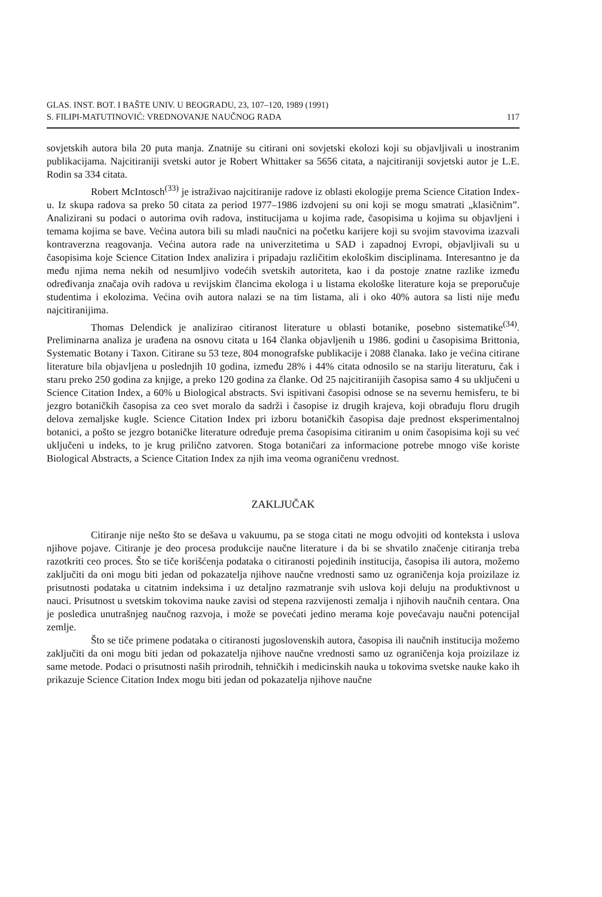GLAS. INST. BOT. I BAŠTE UNIV. U BEOGRADU, 23, 107–120, 1989 (1991)
S. FILIPI-MATUTINOVIĆ: VREDNOVANJE NAUČNOG RADA 117
sovjetskih autora bila 20 puta manja. Znatnije su citirani oni sovjetski ekolozi koji su objavljivali u inostranim publikacijama. Najcitiraniji svetski autor je Robert Whittaker sa 5656 citata, a najcitiraniji sovjetski autor je L.E. Rodin sa 334 citata.
Robert McIntosch<sup>(33)</sup> je istraživao najcitiranije radove iz oblasti ekologije prema Science Citation Index-u. Iz skupa radova sa preko 50 citata za period 1977–1986 izdvojeni su oni koji se mogu smatrati „klasičnim”. Analizirani su podaci o autorima ovih radova, institucijama u kojima rade, časopisima u kojima su objavljeni i temama kojima se bave. Većina autora bili su mladi naučnici na početku karijere koji su svojim stavovima izazvali kontraverzna reagovanja. Većina autora rade na univerzitetima u SAD i zapadnoj Evropi, objavljivali su u časopisima koje Science Citation Index analizira i pripadaju različitim ekološkim disciplinama. Interesantno je da među njima nema nekih od nesumljivo vodećih svetskih autoriteta, kao i da postoje znatne razlike između određivanja značaja ovih radova u revijskim člancima ekologa i u listama ekološke literature koja se preporučuje studentima i ekolozima. Većina ovih autora nalazi se na tim listama, ali i oko 40% autora sa listi nije među najcitiranijima.
Thomas Delendick je analizirao citiranost literature u oblasti botanike, posebno sistematike<sup>(34)</sup>. Preliminarna analiza je urađena na osnovu citata u 164 članka objavljenih u 1986. godini u časopisima Brittonia, Systematic Botany i Taxon. Citirane su 53 teze, 804 monografske publikacije i 2088 članaka. Iako je većina citirane literature bila objavljena u poslednjih 10 godina, između 28% i 44% citata odnosilo se na stariju literaturu, čak i staru preko 250 godina za knjige, a preko 120 godina za članke. Od 25 najcitiranijih časopisa samo 4 su uključeni u Science Citation Index, a 60% u Biological abstracts. Svi ispitivani časopisi odnose se na severnu hemisferu, te bi jezgro botaničkih časopisa za ceo svet moralo da sadrži i časopise iz drugih krajeva, koji obrađuju floru drugih delova zemaljske kugle. Science Citation Index pri izboru botaničkih časopisa daje prednost eksperimentalnoj botanici, a pošto se jezgro botaničke literature određuje prema časopisima citiranim u onim časopisima koji su već uključeni u indeks, to je krug prilično zatvoren. Stoga botaničari za informacione potrebe mnogo više koriste Biological Abstracts, a Science Citation Index za njih ima veoma ograničenu vrednost.
ZAKLJUČAK
Citiranje nije nešto što se dešava u vakuumu, pa se stoga citati ne mogu odvojiti od konteksta i uslova njihove pojave. Citiranje je deo procesa produkcije naučne literature i da bi se shvatilo značenje citiranja treba razotkriti ceo proces. Što se tiče korišćenja podataka o citiranosti pojedinih institucija, časopisa ili autora, možemo zaključiti da oni mogu biti jedan od pokazatelja njihove naučne vrednosti samo uz ograničenja koja proizilaze iz prisutnosti podataka u citatnim indeksima i uz detaljno razmatranje svih uslova koji deluju na produktivnost u nauci. Prisutnost u svetskim tokovima nauke zavisi od stepena razvijenosti zemalja i njihovih naučnih centara. Ona je posledica unutrašnjeg naučnog razvoja, i može se povećati jedino merama koje povećavaju naučni potencijal zemlje.
Što se tiče primene podataka o citiranosti jugoslovenskih autora, časopisa ili naučnih institucija možemo zaključiti da oni mogu biti jedan od pokazatelja njihove naučne vrednosti samo uz ograničenja koja proizilaze iz same metode. Podaci o prisutnosti naših prirodnih, tehničkih i medicinskih nauka u tokovima svetske nauke kako ih prikazuje Science Citation Index mogu biti jedan od pokazatelja njihove naučne